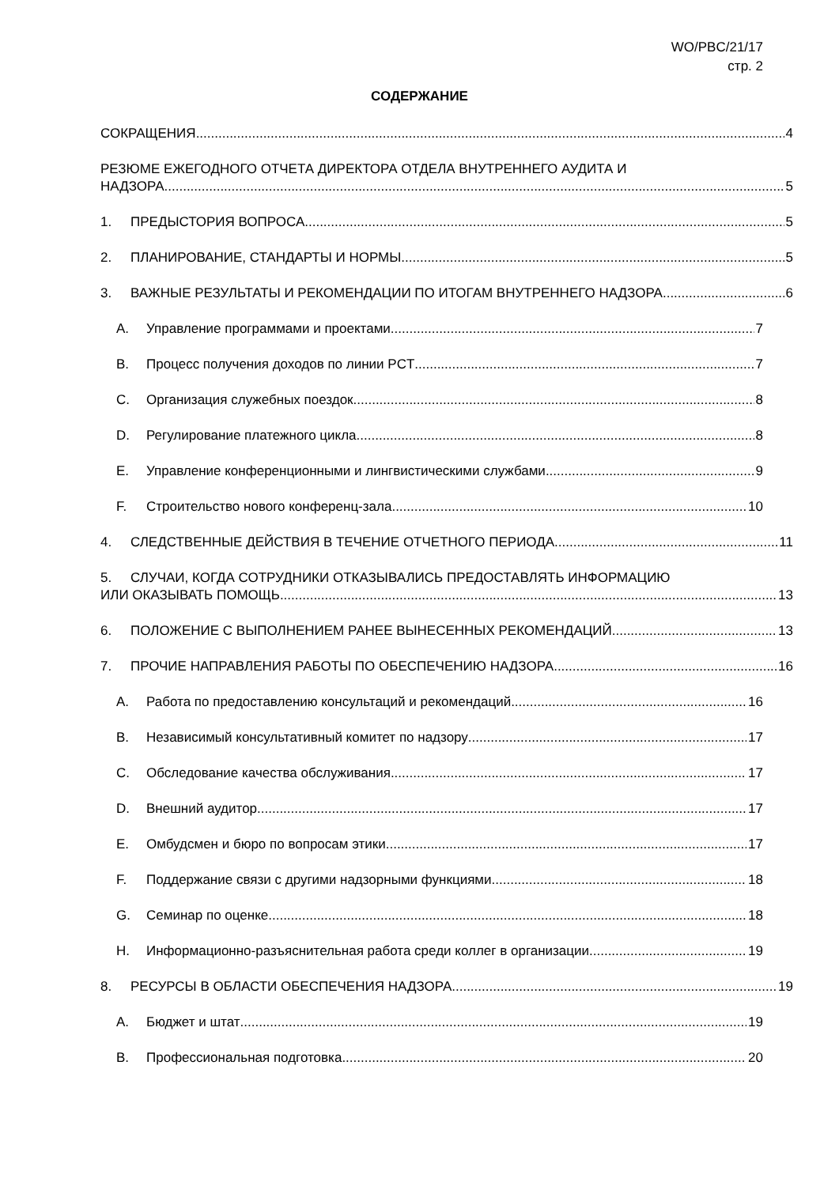WO/PBC/21/17
стр. 2
СОДЕРЖАНИЕ
СОКРАЩЕНИЯ 4
РЕЗЮМЕ ЕЖЕГОДНОГО ОТЧЕТА ДИРЕКТОРА ОТДЕЛА ВНУТРЕННЕГО АУДИТА И
НАДЗОРА 5
1. ПРЕДЫСТОРИЯ ВОПРОСА 5
2. ПЛАНИРОВАНИЕ, СТАНДАРТЫ И НОРМЫ 5
3. ВАЖНЫЕ РЕЗУЛЬТАТЫ И РЕКОМЕНДАЦИИ ПО ИТОГАМ ВНУТРЕННЕГО НАДЗОРА 6
A. Управление программами и проектами 7
B. Процесс получения доходов по линии PCT 7
C. Организация служебных поездок 8
D. Регулирование платежного цикла 8
E. Управление конференционными и лингвистическими службами 9
F. Строительство нового конференц-зала 10
4. СЛЕДСТВЕННЫЕ ДЕЙСТВИЯ В ТЕЧЕНИЕ ОТЧЕТНОГО ПЕРИОДА 11
5. СЛУЧАИ, КОГДА СОТРУДНИКИ ОТКАЗЫВАЛИСЬ ПРЕДОСТАВЛЯТЬ ИНФОРМАЦИЮ
ИЛИ ОКАЗЫВАТЬ ПОМОЩЬ 13
6. ПОЛОЖЕНИЕ С ВЫПОЛНЕНИЕМ РАНЕЕ ВЫНЕСЕННЫХ РЕКОМЕНДАЦИЙ 13
7. ПРОЧИЕ НАПРАВЛЕНИЯ РАБОТЫ ПО ОБЕСПЕЧЕНИЮ НАДЗОРА 16
A. Работа по предоставлению консультаций и рекомендаций 16
B. Независимый консультативный комитет по надзору 17
C. Обследование качества обслуживания 17
D. Внешний аудитор 17
E. Омбудсмен и бюро по вопросам этики 17
F. Поддержание связи с другими надзорными функциями 18
G. Семинар по оценке 18
H. Информационно-разъяснительная работа среди коллег в организации 19
8. РЕСУРСЫ В ОБЛАСТИ ОБЕСПЕЧЕНИЯ НАДЗОРА 19
A. Бюджет и штат 19
B. Профессиональная подготовка 20